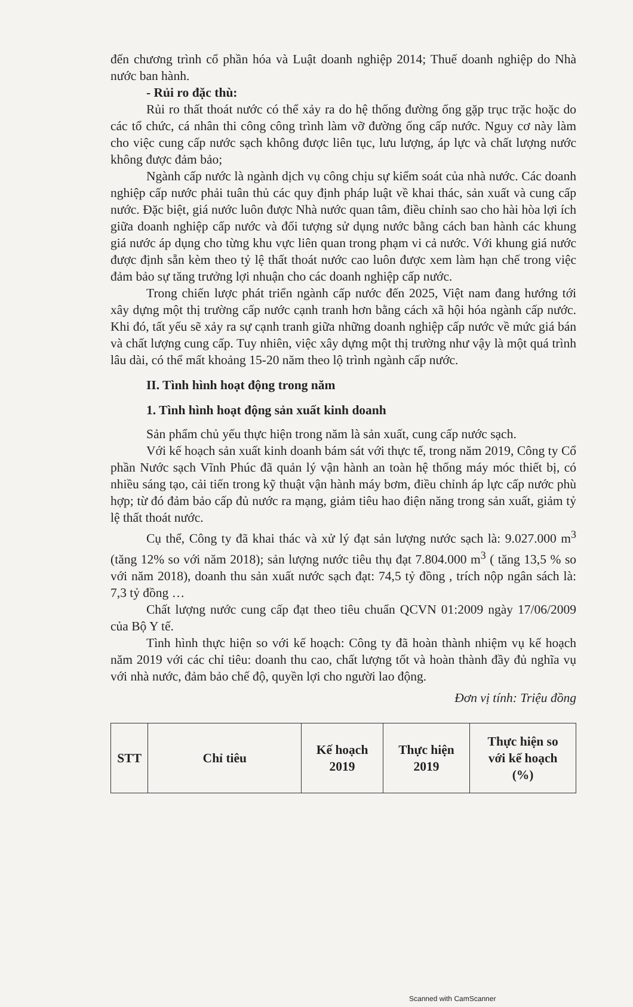đến chương trình cổ phần hóa và Luật doanh nghiệp 2014; Thuế doanh nghiệp do Nhà nước ban hành.
- Rủi ro đặc thù:
Rủi ro thất thoát nước có thể xảy ra do hệ thống đường ống gặp trục trặc hoặc do các tổ chức, cá nhân thi công công trình làm vỡ đường ống cấp nước. Nguy cơ này làm cho việc cung cấp nước sạch không được liên tục, lưu lượng, áp lực và chất lượng nước không được đảm bảo;
Ngành cấp nước là ngành dịch vụ công chịu sự kiểm soát của nhà nước. Các doanh nghiệp cấp nước phải tuân thủ các quy định pháp luật về khai thác, sản xuất và cung cấp nước. Đặc biệt, giá nước luôn được Nhà nước quan tâm, điều chỉnh sao cho hài hòa lợi ích giữa doanh nghiệp cấp nước và đối tượng sử dụng nước bằng cách ban hành các khung giá nước áp dụng cho từng khu vực liên quan trong phạm vi cả nước. Với khung giá nước được định sẵn kèm theo tỷ lệ thất thoát nước cao luôn được xem làm hạn chế trong việc đảm bảo sự tăng trưởng lợi nhuận cho các doanh nghiệp cấp nước.
Trong chiến lược phát triển ngành cấp nước đến 2025, Việt nam đang hướng tới xây dựng một thị trường cấp nước cạnh tranh hơn bằng cách xã hội hóa ngành cấp nước. Khi đó, tất yếu sẽ xảy ra sự cạnh tranh giữa những doanh nghiệp cấp nước về mức giá bán và chất lượng cung cấp. Tuy nhiên, việc xây dựng một thị trường như vậy là một quá trình lâu dài, có thể mất khoảng 15-20 năm theo lộ trình ngành cấp nước.
II. Tình hình hoạt động trong năm
1. Tình hình hoạt động sản xuất kinh doanh
Sản phẩm chủ yếu thực hiện trong năm là sản xuất, cung cấp nước sạch.
Với kế hoạch sản xuất kinh doanh bám sát với thực tế, trong năm 2019, Công ty Cổ phần Nước sạch Vĩnh Phúc đã quản lý vận hành an toàn hệ thống máy móc thiết bị, có nhiều sáng tạo, cải tiến trong kỹ thuật vận hành máy bơm, điều chỉnh áp lực cấp nước phù hợp; từ đó đảm bảo cấp đủ nước ra mạng, giảm tiêu hao điện năng trong sản xuất, giảm tỷ lệ thất thoát nước.
Cụ thể, Công ty đã khai thác và xử lý đạt sản lượng nước sạch là: 9.027.000 m<sup>3</sup> (tăng 12% so với năm 2018); sản lượng nước tiêu thụ đạt 7.804.000 m<sup>3</sup> ( tăng 13,5 % so với năm 2018), doanh thu sản xuất nước sạch đạt: 74,5 tỷ đồng , trích nộp ngân sách là: 7,3 tỷ đồng …
Chất lượng nước cung cấp đạt theo tiêu chuẩn QCVN 01:2009 ngày 17/06/2009 của Bộ Y tế.
Tình hình thực hiện so với kế hoạch: Công ty đã hoàn thành nhiệm vụ kế hoạch năm 2019 với các chỉ tiêu: doanh thu cao, chất lượng tốt và hoàn thành đầy đủ nghĩa vụ với nhà nước, đảm bảo chế độ, quyền lợi cho người lao động.
Đơn vị tính: Triệu đồng
| STT | Chỉ tiêu | Kế hoạch 2019 | Thực hiện 2019 | Thực hiện so với kế hoạch (%) |
| --- | --- | --- | --- | --- |
Scanned with CamScanner